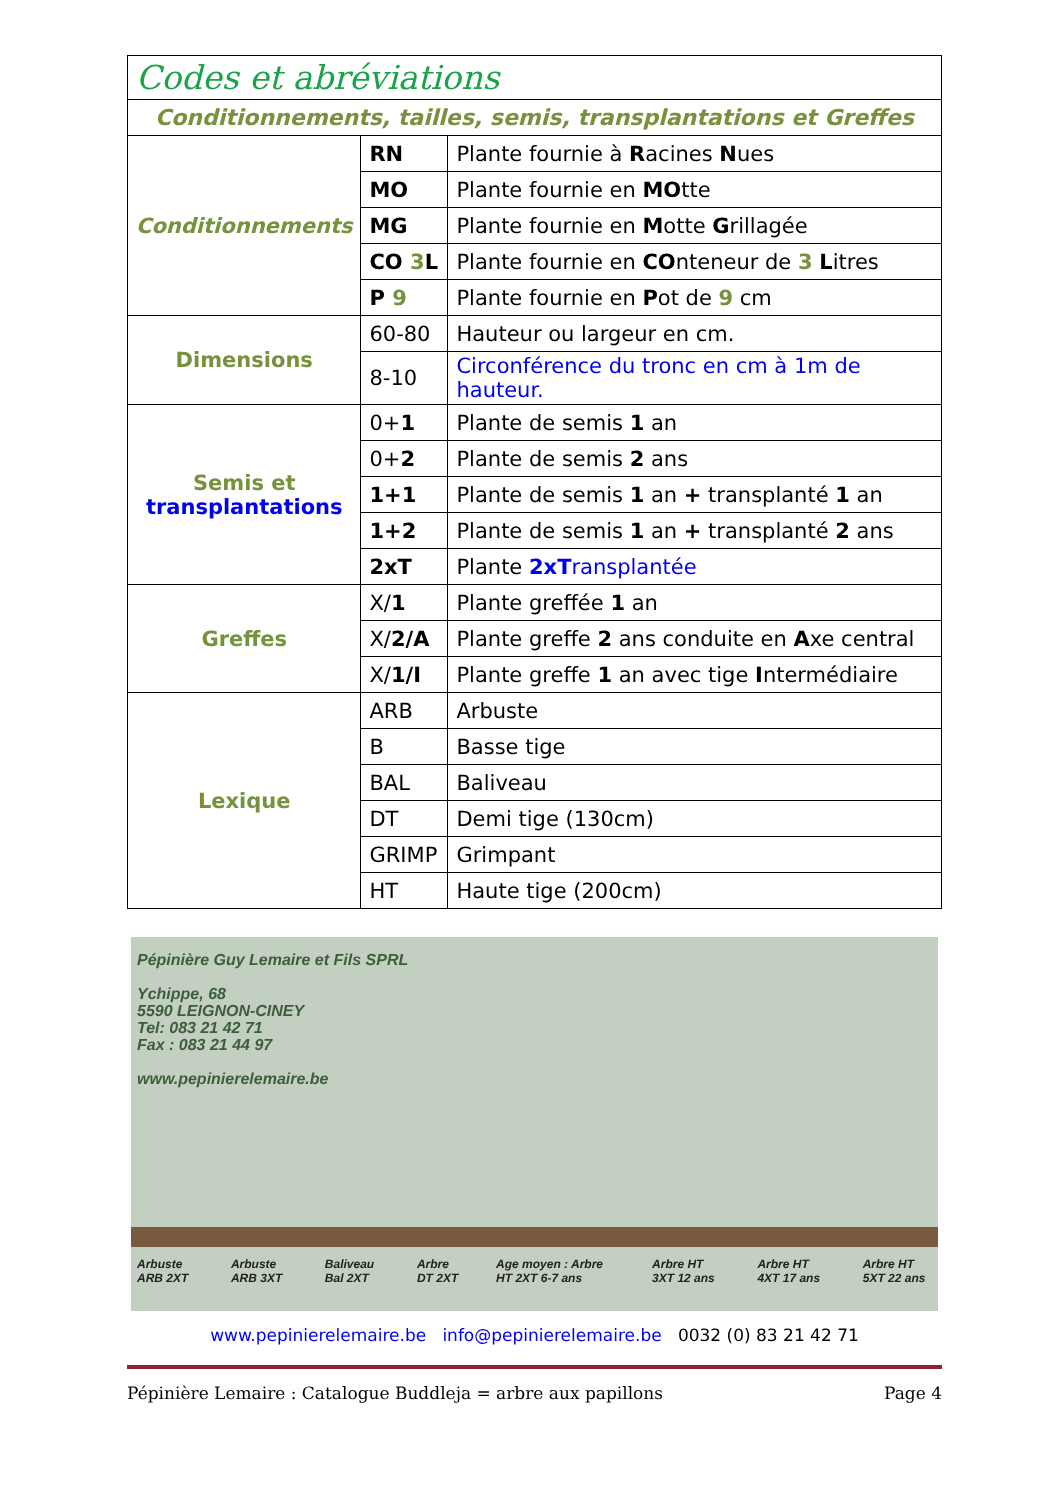| Codes et abréviations | | |
| Conditionnements, tailles, semis, transplantations et Greffes | | |
| Conditionnements | RN | Plante fournie à R acines N ues |
| | MO | Plante fournie en MO tte |
| | MG | Plante fournie en M otte G rillagée |
| | CO 3 L | Plante fournie en CO nteneur de 3 L itres |
| | P 9 | Plante fournie en P ot de 9 cm |
| Dimensions | 60-80 | Hauteur ou largeur en cm. |
| | 8-10 | Circonférence du tronc en cm à 1m de hauteur. |
| Semis et transplantations | 0+ 1 | Plante de semis 1 an |
| | 0+ 2 | Plante de semis 2 ans |
| | 1+1 | Plante de semis 1 an + transplanté 1 an |
| | 1+2 | Plante de semis 1 an + transplanté 2 ans |
| | 2xT | Plante 2xT ransplantée |
| Greffes | X/ 1 | Plante greffée 1 an |
| | X/ 2/A | Plante greffe 2 ans conduite en A xe central |
| | X/ 1/I | Plante greffe 1 an avec tige I ntermédiaire |
| Lexique | ARB | Arbuste |
| | B | Basse tige |
| | BAL | Baliveau |
| | DT | Demi tige (130cm) |
| | GRIMP | Grimpant |
| | HT | Haute tige (200cm) |
Pépinière Guy Lemaire et Fils SPRL
Ychippe, 68
5590 LEIGNON-CINEY
Tel: 083 21 42 71
Fax : 083 21 44 97
www.pepinierelemaire.be
Arbuste ARB 2XT Arbuste ARB 3XT Baliveau Bal 2XT Arbre DT 2XT Age moyen : Arbre HT 2XT 6-7 ans Arbre HT 3XT 12 ans Arbre HT 4XT 17 ans Arbre HT 5XT 22 ans
www.pepinierelemaire.be info@pepinierelemaire.be 0032 (0) 83 21 42 71
Pépinière Lemaire : Catalogue Buddleja = arbre aux papillons Page 4